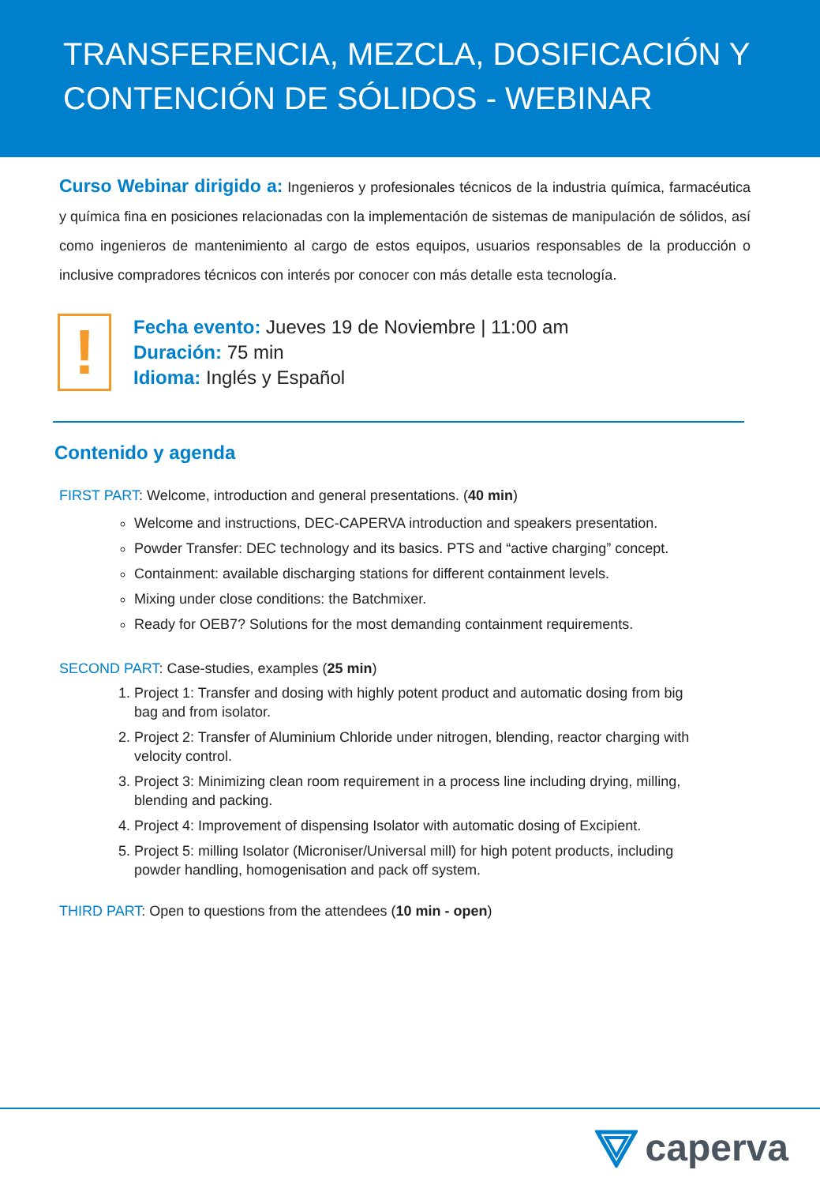TRANSFERENCIA, MEZCLA, DOSIFICACIÓN Y CONTENCIÓN DE SÓLIDOS - WEBINAR
Curso Webinar dirigido a: Ingenieros y profesionales técnicos de la industria química, farmacéutica y química fina en posiciones relacionadas con la implementación de sistemas de manipulación de sólidos, así como ingenieros de mantenimiento al cargo de estos equipos, usuarios responsables de la producción o inclusive compradores técnicos con interés por conocer con más detalle esta tecnología.
!
Fecha evento: Jueves 19 de Noviembre | 11:00 am
Duración: 75 min
Idioma: Inglés y Español
Contenido y agenda
FIRST PART: Welcome, introduction and general presentations. (40 min)
Welcome and instructions, DEC-CAPERVA introduction and speakers presentation.
Powder Transfer: DEC technology and its basics. PTS and “active charging” concept.
Containment: available discharging stations for different containment levels.
Mixing under close conditions: the Batchmixer.
Ready for OEB7? Solutions for the most demanding containment requirements.
SECOND PART: Case-studies, examples (25 min)
1. Project 1: Transfer and dosing with highly potent product and automatic dosing from big bag and from isolator.
2. Project 2: Transfer of Aluminium Chloride under nitrogen, blending, reactor charging with velocity control.
3. Project 3: Minimizing clean room requirement in a process line including drying, milling, blending and packing.
4. Project 4: Improvement of dispensing Isolator with automatic dosing of Excipient.
5. Project 5: milling Isolator (Microniser/Universal mill) for high potent products, including powder handling, homogenisation and pack off system.
THIRD PART: Open to questions from the attendees (10 min - open)
caperva